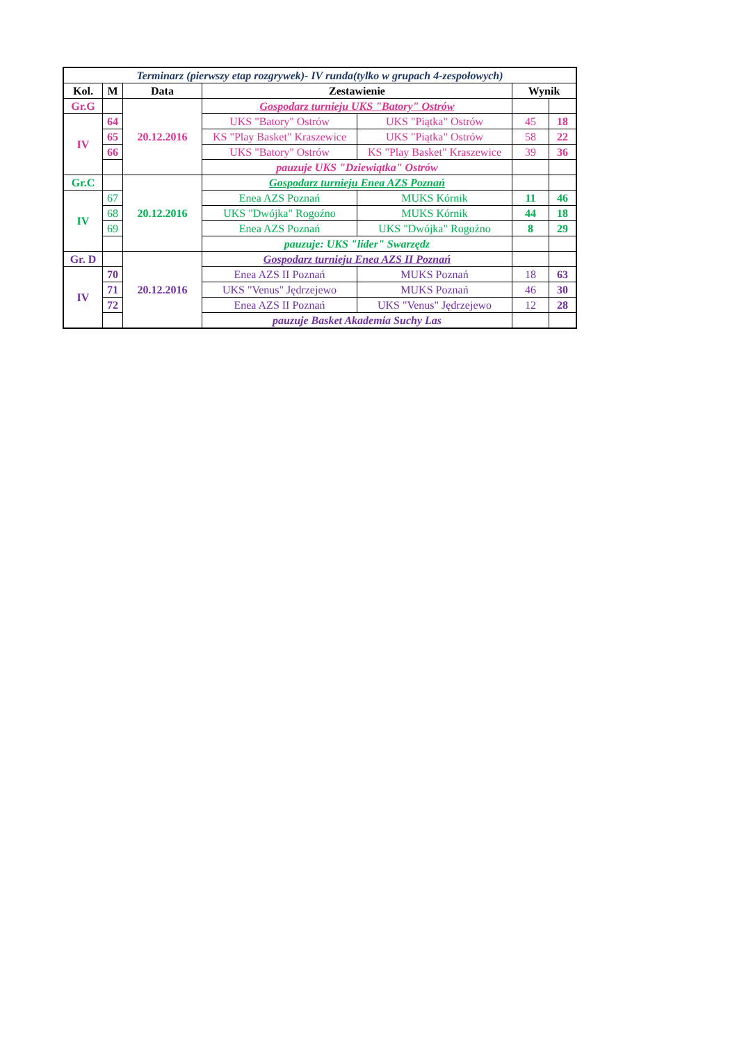| Terminarz (pierwszy etap rozgrywek)- IV runda(tylko w grupach 4-zespołowych) | | | | | | |
| Kol. | M | Data | Zestawienie | | Wynik | |
| Gr.G | | 20.12.2016 | Gospodarz turnieju UKS "Batory" Ostrów | | | |
| IV | 64 | | UKS "Batory" Ostrów | UKS "Piątka" Ostrów | 45 | 18 |
| | 65 | | KS "Play Basket" Kraszewice | UKS "Piątka" Ostrów | 58 | 22 |
| | 66 | | UKS "Batory" Ostrów | KS "Play Basket" Kraszewice | 39 | 36 |
| | | | pauzuje UKS "Dziewiątka" Ostrów | | | |
| Gr.C | | 20.12.2016 | Gospodarz turnieju Enea AZS Poznań | | | |
| IV | 67 | | Enea AZS Poznań | MUKS Kórnik | 11 | 46 |
| | 68 | | UKS "Dwójka" Rogoźno | MUKS Kórnik | 44 | 18 |
| | 69 | | Enea AZS Poznań | UKS "Dwójka" Rogoźno | 8 | 29 |
| | | | pauzuje: UKS "lider" Swarzędz | | | |
| Gr. D | | 20.12.2016 | Gospodarz turnieju Enea AZS II Poznań | | | |
| IV | 70 | | Enea AZS II Poznań | MUKS Poznań | 18 | 63 |
| | 71 | | UKS "Venus" Jędrzejewo | MUKS Poznań | 46 | 30 |
| | 72 | | Enea AZS II Poznań | UKS "Venus" Jędrzejewo | 12 | 28 |
| | | | pauzuje Basket Akademia Suchy Las | | | |